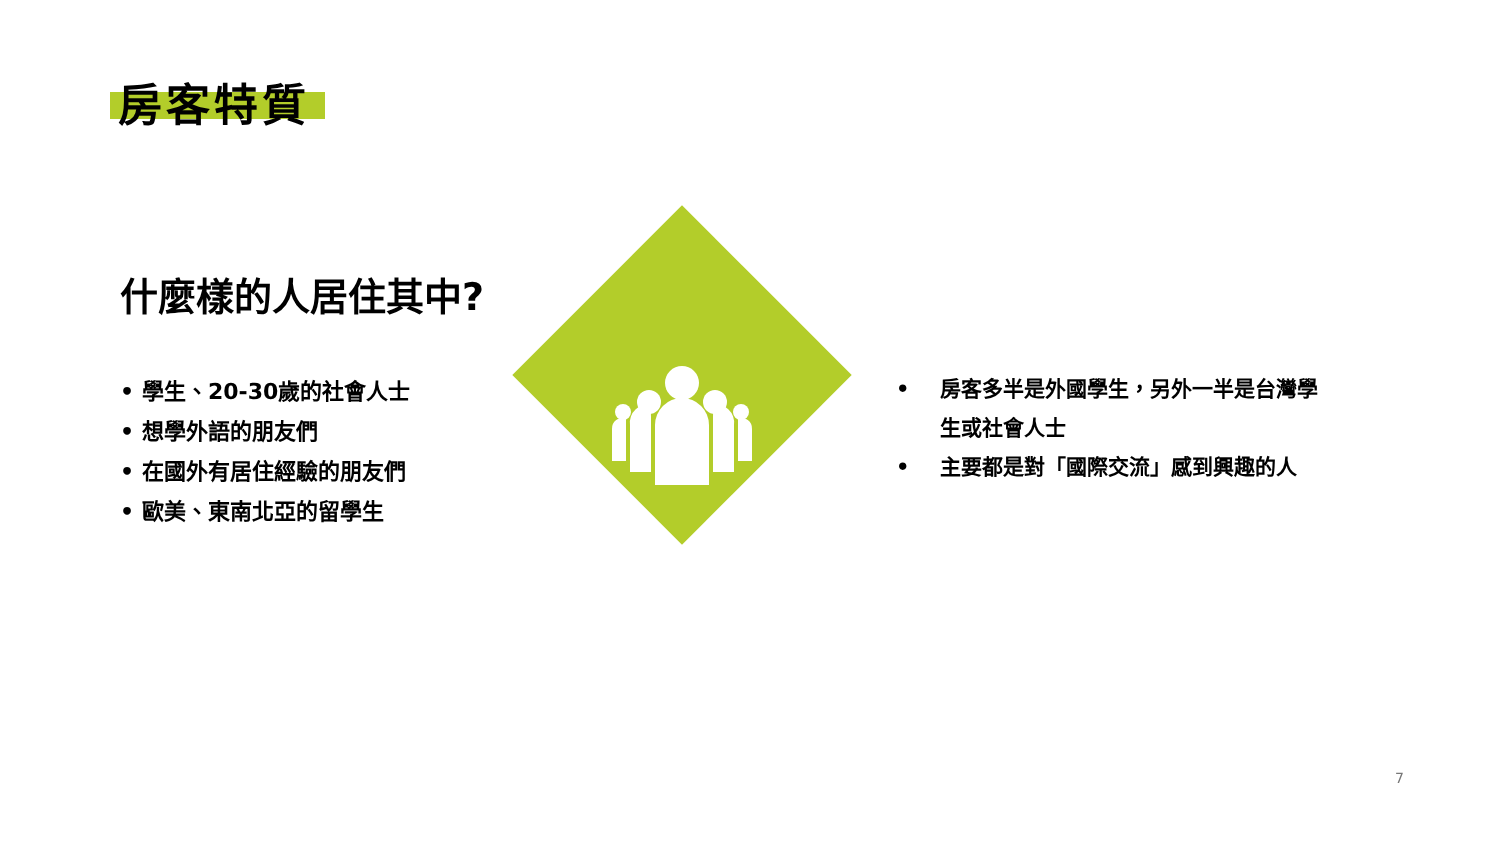房客特質
什麼樣的人居住其中?
• 學生、20-30歲的社會人士
• 想學外語的朋友們
• 在國外有居住經驗的朋友們
• 歐美、東南北亞的留學生
• 房客多半是外國學生，另外一半是台灣學生或社會人士
• 主要都是對「國際交流」感到興趣的人
7